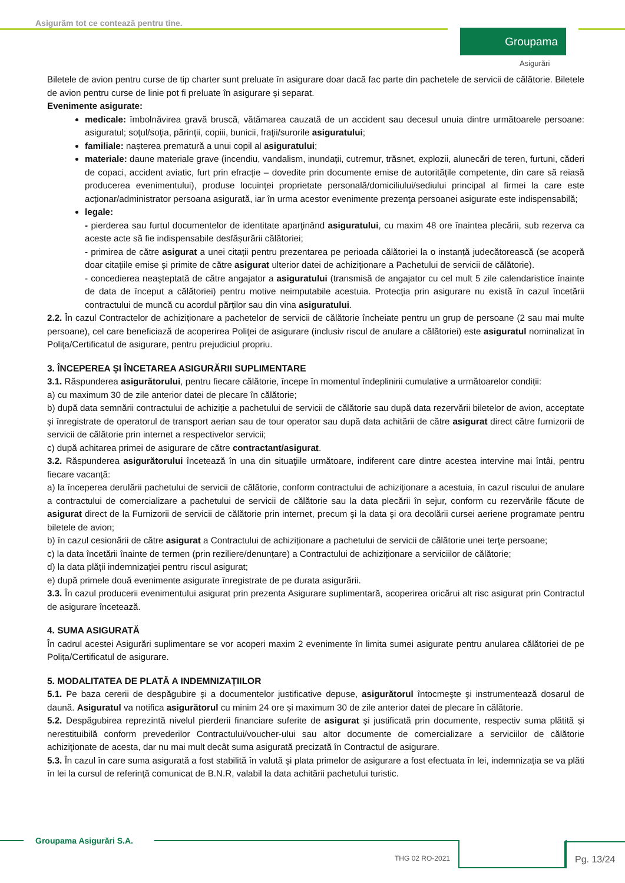Asigurăm tot ce contează pentru tine.
Groupama
Asigurări
Biletele de avion pentru curse de tip charter sunt preluate în asigurare doar dacă fac parte din pachetele de servicii de călătorie. Biletele de avion pentru curse de linie pot fi preluate în asigurare și separat.
Evenimente asigurate:
medicale: îmbolnăvirea gravă bruscă, vătămarea cauzată de un accident sau decesul unuia dintre următoarele persoane: asiguratul; soţul/soţia, părinţii, copiii, bunicii, fraţii/surorile asiguratului;
familiale: nașterea prematură a unui copil al asiguratului;
materiale: daune materiale grave (incendiu, vandalism, inundații, cutremur, trăsnet, explozii, alunecări de teren, furtuni, căderi de copaci, accident aviatic, furt prin efracție – dovedite prin documente emise de autoritățile competente, din care să reiasă producerea evenimentului), produse locuinței proprietate personală/domiciliului/sediului principal al firmei la care este acționar/administrator persoana asigurată, iar în urma acestor evenimente prezenţa persoanei asigurate este indispensabilă;
legale:
- pierderea sau furtul documentelor de identitate aparţinând asiguratului, cu maxim 48 ore înaintea plecării, sub rezerva ca aceste acte să fie indispensabile desfășurării călătoriei;
- primirea de către asigurat a unei citații pentru prezentarea pe perioada călătoriei la o instanță judecătorească (se acoperă doar citațiile emise și primite de către asigurat ulterior datei de achiziționare a Pachetului de servicii de călătorie).
- concedierea neaşteptată de către angajator a asiguratului (transmisă de angajator cu cel mult 5 zile calendaristice înainte de data de început a călătoriei) pentru motive neimputabile acestuia. Protecţia prin asigurare nu există în cazul încetării contractului de muncă cu acordul părților sau din vina asiguratului.
2.2. În cazul Contractelor de achiziționare a pachetelor de servicii de călătorie încheiate pentru un grup de persoane (2 sau mai multe persoane), cel care beneficiază de acoperirea Poliţei de asigurare (inclusiv riscul de anulare a călătoriei) este asiguratul nominalizat în Poliţa/Certificatul de asigurare, pentru prejudiciul propriu.
3. ÎNCEPEREA ȘI ÎNCETAREA ASIGURĂRII SUPLIMENTARE
3.1. Răspunderea asigurătorului, pentru fiecare călătorie, începe în momentul îndeplinirii cumulative a următoarelor condiții:
a) cu maximum 30 de zile anterior datei de plecare în călătorie;
b) după data semnării contractului de achiziție a pachetului de servicii de călătorie sau după data rezervării biletelor de avion, acceptate şi înregistrate de operatorul de transport aerian sau de tour operator sau după data achitării de către asigurat direct către furnizorii de servicii de călătorie prin internet a respectivelor servicii;
c) după achitarea primei de asigurare de către contractant/asigurat.
3.2. Răspunderea asigurătorului încetează în una din situaţiile următoare, indiferent care dintre acestea intervine mai întâi, pentru fiecare vacanţă:
a) la începerea derulării pachetului de servicii de călătorie, conform contractului de achiziționare a acestuia, în cazul riscului de anulare a contractului de comercializare a pachetului de servicii de călătorie sau la data plecării în sejur, conform cu rezervările făcute de asigurat direct de la Furnizorii de servicii de călătorie prin internet, precum şi la data şi ora decolării cursei aeriene programate pentru biletele de avion;
b) în cazul cesionării de către asigurat a Contractului de achiziționare a pachetului de servicii de călătorie unei terţe persoane;
c) la data încetării înainte de termen (prin reziliere/denunțare) a Contractului de achiziționare a serviciilor de călătorie;
d) la data plății indemnizației pentru riscul asigurat;
e) după primele două evenimente asigurate înregistrate de pe durata asigurării.
3.3. În cazul producerii evenimentului asigurat prin prezenta Asigurare suplimentară, acoperirea oricărui alt risc asigurat prin Contractul de asigurare încetează.
4. SUMA ASIGURATĂ
În cadrul acestei Asigurări suplimentare se vor acoperi maxim 2 evenimente în limita sumei asigurate pentru anularea călătoriei de pe Polița/Certificatul de asigurare.
5. MODALITATEA DE PLATĂ A INDEMNIZAȚIILOR
5.1. Pe baza cererii de despăgubire şi a documentelor justificative depuse, asigurătorul întocmeşte şi instrumentează dosarul de daună. Asiguratul va notifica asigurătorul cu minim 24 ore și maximum 30 de zile anterior datei de plecare în călătorie.
5.2. Despăgubirea reprezintă nivelul pierderii financiare suferite de asigurat și justificată prin documente, respectiv suma plătită și nerestituibilă conform prevederilor Contractului/voucher-ului sau altor documente de comercializare a serviciilor de călătorie achiziţionate de acesta, dar nu mai mult decât suma asigurată precizată în Contractul de asigurare.
5.3. În cazul în care suma asigurată a fost stabilită în valută şi plata primelor de asigurare a fost efectuata în lei, indemnizaţia se va plăti în lei la cursul de referinţă comunicat de B.N.R, valabil la data achitării pachetului turistic.
Groupama Asigurări S.A.
THG 02 RO-2021
Pg. 13/24